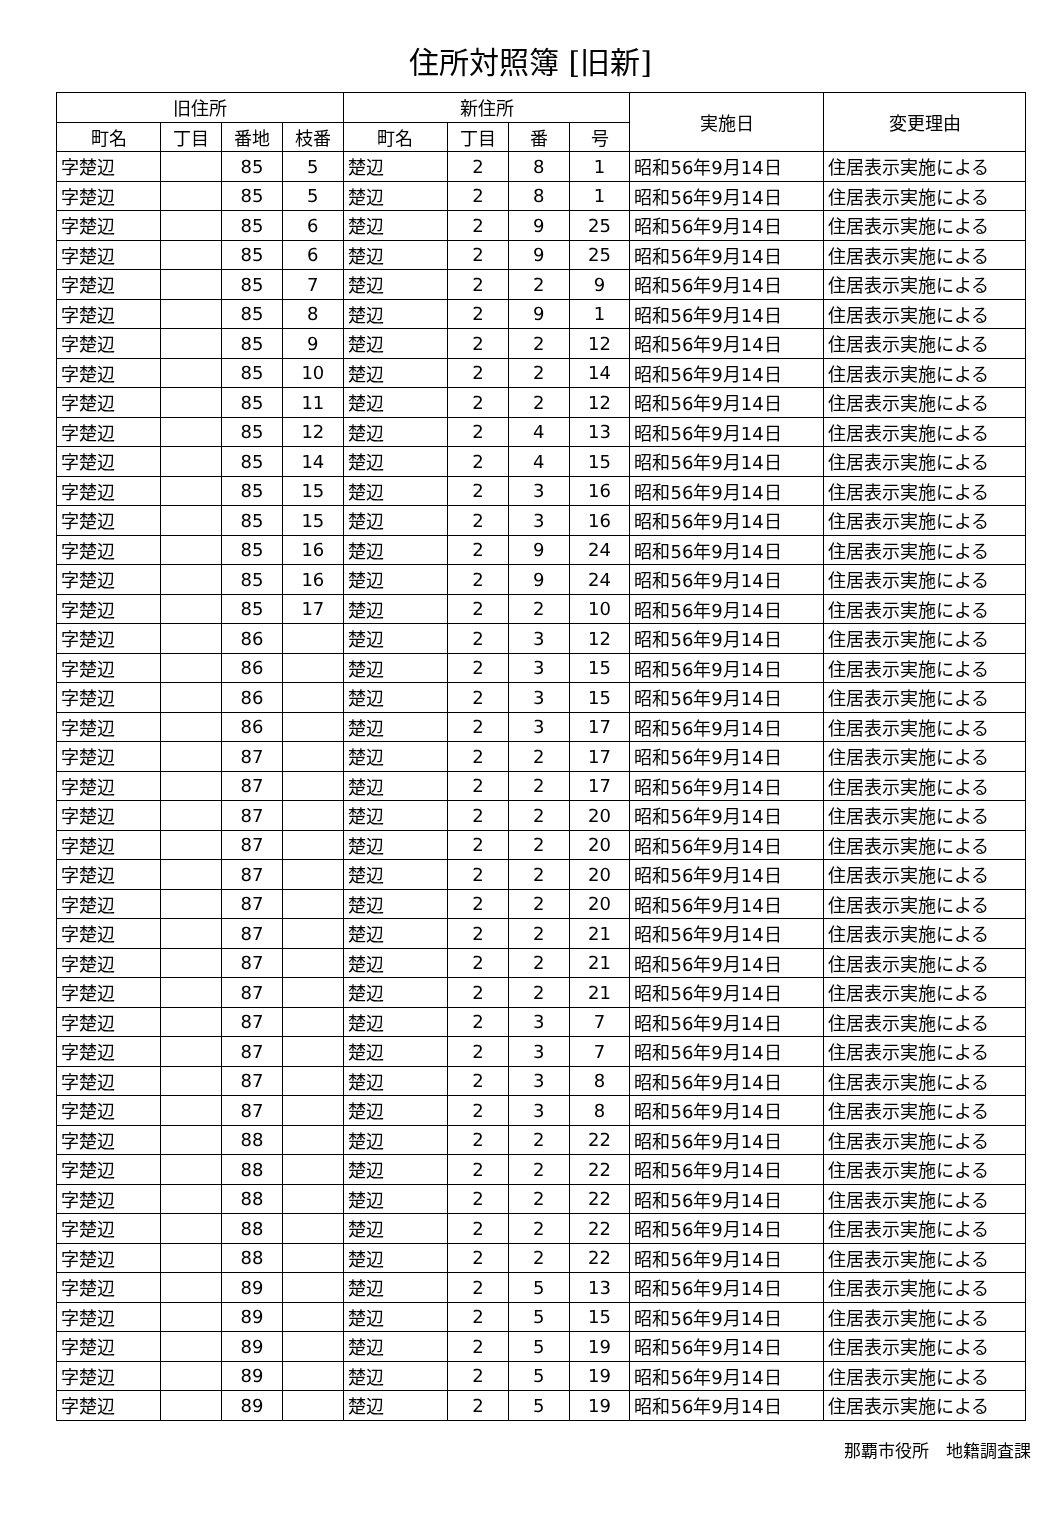住所対照簿 [旧新]
| 旧住所 | | | | 新住所 | | | | 実施日 | 変更理由 |
| --- | --- | --- | --- | --- | --- | --- | --- | --- | --- |
| 町名 | 丁目 | 番地 | 枝番 | 町名 | 丁目 | 番 | 号 | | |
| 字楚辺 | | 85 | 5 | 楚辺 | 2 | 8 | 1 | 昭和56年9月14日 | 住居表示実施による |
| 字楚辺 | | 85 | 5 | 楚辺 | 2 | 8 | 1 | 昭和56年9月14日 | 住居表示実施による |
| 字楚辺 | | 85 | 6 | 楚辺 | 2 | 9 | 25 | 昭和56年9月14日 | 住居表示実施による |
| 字楚辺 | | 85 | 6 | 楚辺 | 2 | 9 | 25 | 昭和56年9月14日 | 住居表示実施による |
| 字楚辺 | | 85 | 7 | 楚辺 | 2 | 2 | 9 | 昭和56年9月14日 | 住居表示実施による |
| 字楚辺 | | 85 | 8 | 楚辺 | 2 | 9 | 1 | 昭和56年9月14日 | 住居表示実施による |
| 字楚辺 | | 85 | 9 | 楚辺 | 2 | 2 | 12 | 昭和56年9月14日 | 住居表示実施による |
| 字楚辺 | | 85 | 10 | 楚辺 | 2 | 2 | 14 | 昭和56年9月14日 | 住居表示実施による |
| 字楚辺 | | 85 | 11 | 楚辺 | 2 | 2 | 12 | 昭和56年9月14日 | 住居表示実施による |
| 字楚辺 | | 85 | 12 | 楚辺 | 2 | 4 | 13 | 昭和56年9月14日 | 住居表示実施による |
| 字楚辺 | | 85 | 14 | 楚辺 | 2 | 4 | 15 | 昭和56年9月14日 | 住居表示実施による |
| 字楚辺 | | 85 | 15 | 楚辺 | 2 | 3 | 16 | 昭和56年9月14日 | 住居表示実施による |
| 字楚辺 | | 85 | 15 | 楚辺 | 2 | 3 | 16 | 昭和56年9月14日 | 住居表示実施による |
| 字楚辺 | | 85 | 16 | 楚辺 | 2 | 9 | 24 | 昭和56年9月14日 | 住居表示実施による |
| 字楚辺 | | 85 | 16 | 楚辺 | 2 | 9 | 24 | 昭和56年9月14日 | 住居表示実施による |
| 字楚辺 | | 85 | 17 | 楚辺 | 2 | 2 | 10 | 昭和56年9月14日 | 住居表示実施による |
| 字楚辺 | | 86 | | 楚辺 | 2 | 3 | 12 | 昭和56年9月14日 | 住居表示実施による |
| 字楚辺 | | 86 | | 楚辺 | 2 | 3 | 15 | 昭和56年9月14日 | 住居表示実施による |
| 字楚辺 | | 86 | | 楚辺 | 2 | 3 | 15 | 昭和56年9月14日 | 住居表示実施による |
| 字楚辺 | | 86 | | 楚辺 | 2 | 3 | 17 | 昭和56年9月14日 | 住居表示実施による |
| 字楚辺 | | 87 | | 楚辺 | 2 | 2 | 17 | 昭和56年9月14日 | 住居表示実施による |
| 字楚辺 | | 87 | | 楚辺 | 2 | 2 | 17 | 昭和56年9月14日 | 住居表示実施による |
| 字楚辺 | | 87 | | 楚辺 | 2 | 2 | 20 | 昭和56年9月14日 | 住居表示実施による |
| 字楚辺 | | 87 | | 楚辺 | 2 | 2 | 20 | 昭和56年9月14日 | 住居表示実施による |
| 字楚辺 | | 87 | | 楚辺 | 2 | 2 | 20 | 昭和56年9月14日 | 住居表示実施による |
| 字楚辺 | | 87 | | 楚辺 | 2 | 2 | 20 | 昭和56年9月14日 | 住居表示実施による |
| 字楚辺 | | 87 | | 楚辺 | 2 | 2 | 21 | 昭和56年9月14日 | 住居表示実施による |
| 字楚辺 | | 87 | | 楚辺 | 2 | 2 | 21 | 昭和56年9月14日 | 住居表示実施による |
| 字楚辺 | | 87 | | 楚辺 | 2 | 2 | 21 | 昭和56年9月14日 | 住居表示実施による |
| 字楚辺 | | 87 | | 楚辺 | 2 | 3 | 7 | 昭和56年9月14日 | 住居表示実施による |
| 字楚辺 | | 87 | | 楚辺 | 2 | 3 | 7 | 昭和56年9月14日 | 住居表示実施による |
| 字楚辺 | | 87 | | 楚辺 | 2 | 3 | 8 | 昭和56年9月14日 | 住居表示実施による |
| 字楚辺 | | 87 | | 楚辺 | 2 | 3 | 8 | 昭和56年9月14日 | 住居表示実施による |
| 字楚辺 | | 88 | | 楚辺 | 2 | 2 | 22 | 昭和56年9月14日 | 住居表示実施による |
| 字楚辺 | | 88 | | 楚辺 | 2 | 2 | 22 | 昭和56年9月14日 | 住居表示実施による |
| 字楚辺 | | 88 | | 楚辺 | 2 | 2 | 22 | 昭和56年9月14日 | 住居表示実施による |
| 字楚辺 | | 88 | | 楚辺 | 2 | 2 | 22 | 昭和56年9月14日 | 住居表示実施による |
| 字楚辺 | | 88 | | 楚辺 | 2 | 2 | 22 | 昭和56年9月14日 | 住居表示実施による |
| 字楚辺 | | 89 | | 楚辺 | 2 | 5 | 13 | 昭和56年9月14日 | 住居表示実施による |
| 字楚辺 | | 89 | | 楚辺 | 2 | 5 | 15 | 昭和56年9月14日 | 住居表示実施による |
| 字楚辺 | | 89 | | 楚辺 | 2 | 5 | 19 | 昭和56年9月14日 | 住居表示実施による |
| 字楚辺 | | 89 | | 楚辺 | 2 | 5 | 19 | 昭和56年9月14日 | 住居表示実施による |
| 字楚辺 | | 89 | | 楚辺 | 2 | 5 | 19 | 昭和56年9月14日 | 住居表示実施による |
那覇市役所　地籍調査課